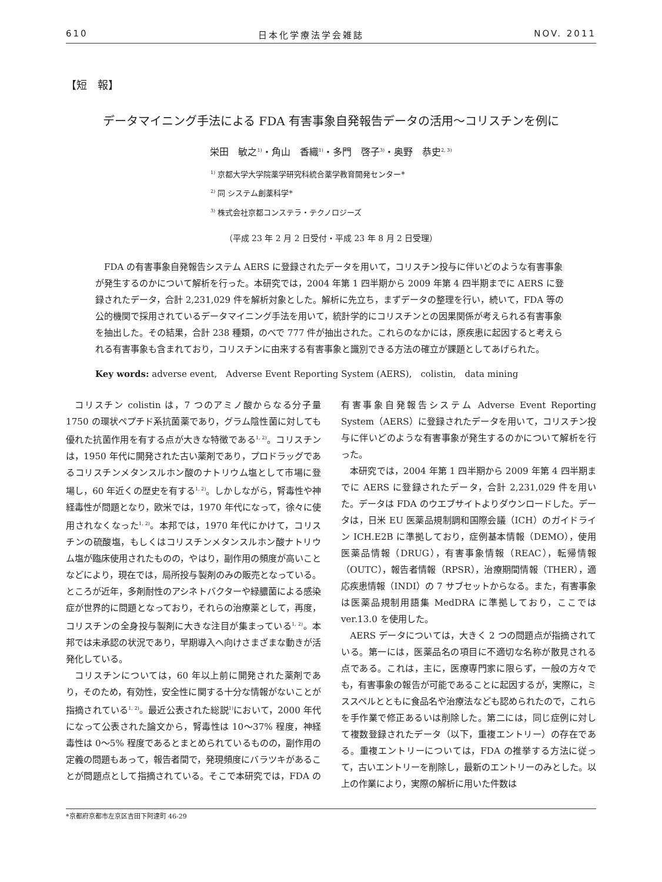610 日本化学療法学会雑誌 NOV. 2011
【短　報】
データマイニング手法による FDA 有害事象自発報告データの活用～コリスチンを例に
栄田　敏之<sup>1)</sup>・角山　香織<sup>1)</sup>・多門　啓子<sup>3)</sup>・奥野　恭史<sup>2, 3)</sup>
<sup>1)</sup> 京都大学大学院薬学研究科統合薬学教育開発センター*
<sup>2)</sup> 同 システム創薬科学*
<sup>3)</sup> 株式会社京都コンステラ・テクノロジーズ
（平成 23 年 2 月 2 日受付・平成 23 年 8 月 2 日受理）
FDA の有害事象自発報告システム AERS に登録されたデータを用いて，コリスチン投与に伴いどのような有害事象が発生するのかについて解析を行った。本研究では，2004 年第 1 四半期から 2009 年第 4 四半期までに AERS に登録されたデータ，合計 2,231,029 件を解析対象とした。解析に先立ち，まずデータの整理を行い，続いて，FDA 等の公的機関で採用されているデータマイニング手法を用いて，統計学的にコリスチンとの因果関係が考えられる有害事象を抽出した。その結果，合計 238 種類，のべで 777 件が抽出された。これらのなかには，原疾患に起因すると考えられる有害事象も含まれており，コリスチンに由来する有害事象と識別できる方法の確立が課題としてあげられた。
Key words: adverse event,　Adverse Event Reporting System (AERS),　colistin,　data mining
コリスチン colistin は，7 つのアミノ酸からなる分子量 1750 の環状ペプチド系抗菌薬であり，グラム陰性菌に対しても優れた抗菌作用を有する点が大きな特徴である<sup>1, 2)</sup>。コリスチンは，1950 年代に開発された古い薬剤であり，プロドラッグであるコリスチンメタンスルホン酸のナトリウム塩として市場に登場し，60 年近くの歴史を有する<sup>1, 2)</sup>。しかしながら，腎毒性や神経毒性が問題となり，欧米では，1970 年代になって，徐々に使用されなくなった<sup>1, 2)</sup>。本邦では，1970 年代にかけて，コリスチンの硫酸塩，もしくはコリスチンメタンスルホン酸ナトリウム塩が臨床使用されたものの，やはり，副作用の頻度が高いことなどにより，現在では，局所投与製剤のみの販売となっている。ところが近年，多剤耐性のアシネトバクターや緑膿菌による感染症が世界的に問題となっており，それらの治療薬として，再度，コリスチンの全身投与製剤に大きな注目が集まっている<sup>1, 2)</sup>。本邦では未承認の状況であり，早期導入へ向けさまざまな動きが活発化している。
コリスチンについては，60 年以上前に開発された薬剤であり，そのため，有効性，安全性に関する十分な情報がないことが指摘されている<sup>1, 2)</sup>。最近公表された総説<sup>1)</sup>において，2000 年代になって公表された論文から，腎毒性は 10～37% 程度，神経毒性は 0～5% 程度であるとまとめられているものの，副作用の定義の問題もあって，報告者間で，発現頻度にバラツキがあることが問題点として指摘されている。そこで本研究では，FDA の有害事象自発報告システム Adverse Event Reporting System（AERS）に登録されたデータを用いて，コリスチン投与に伴いどのような有害事象が発生するのかについて解析を行った。
本研究では，2004 年第 1 四半期から 2009 年第 4 四半期までに AERS に登録されたデータ，合計 2,231,029 件を用いた。データは FDA のウエブサイトよりダウンロードした。データは，日米 EU 医薬品規制調和国際会議（ICH）のガイドライン ICH.E2B に準拠しており，症例基本情報（DEMO），使用医薬品情報（DRUG），有害事象情報（REAC），転帰情報（OUTC），報告者情報（RPSR），治療期間情報（THER），適応疾患情報（INDI）の 7 サブセットからなる。また，有害事象は医薬品規制用語集 MedDRA に準拠しており，ここでは ver.13.0 を使用した。
AERS データについては，大きく 2 つの問題点が指摘されている。第一には，医薬品名の項目に不適切な名称が散見される点である。これは，主に，医療専門家に限らず，一般の方々でも，有害事象の報告が可能であることに起因するが，実際に，ミススペルとともに食品名や治療法なども認められたので，これらを手作業で修正あるいは削除した。第二には，同じ症例に対して複数登録されたデータ（以下，重複エントリー）の存在である。重複エントリーについては，FDA の推挙する方法に従って，古いエントリーを削除し，最新のエントリーのみとした。以上の作業により，実際の解析に用いた件数は
*京都府京都市左京区吉田下阿達町 46-29